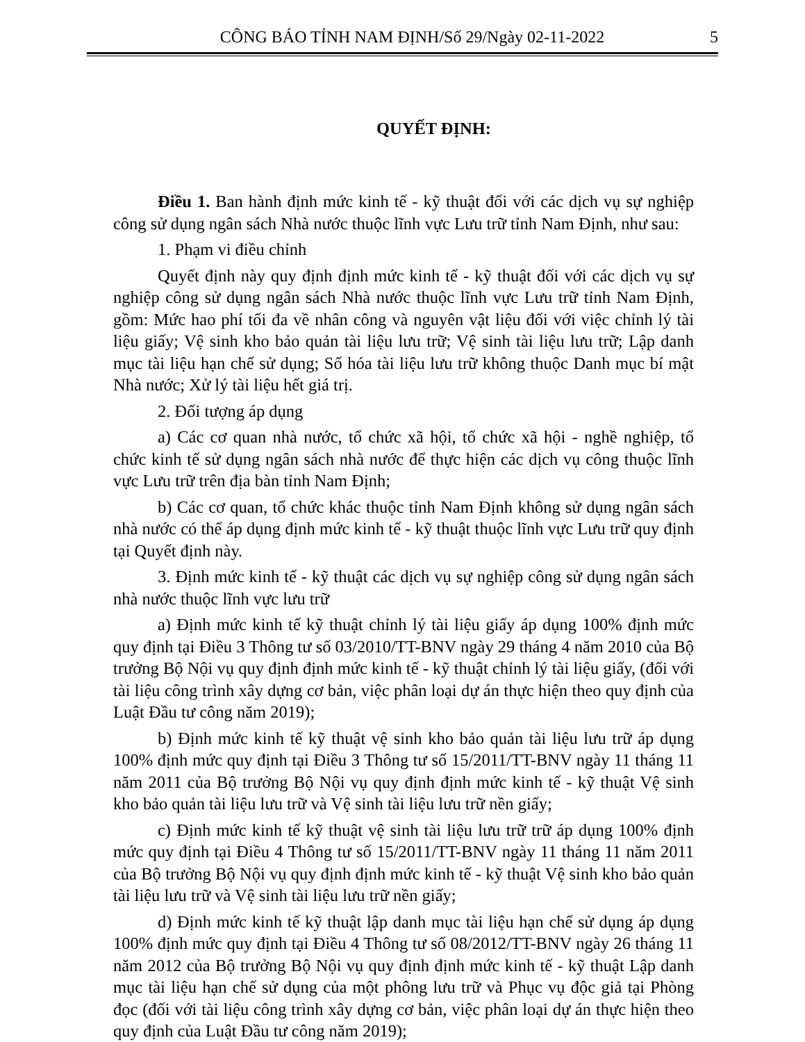CÔNG BÁO TỈNH NAM ĐỊNH/Số 29/Ngày 02-11-2022 5
QUYẾT ĐỊNH:
Điều 1. Ban hành định mức kinh tế - kỹ thuật đối với các dịch vụ sự nghiệp công sử dụng ngân sách Nhà nước thuộc lĩnh vực Lưu trữ tỉnh Nam Định, như sau:
1. Phạm vi điều chỉnh
Quyết định này quy định định mức kinh tế - kỹ thuật đối với các dịch vụ sự nghiệp công sử dụng ngân sách Nhà nước thuộc lĩnh vực Lưu trữ tỉnh Nam Định, gồm: Mức hao phí tối đa về nhân công và nguyên vật liệu đối với việc chỉnh lý tài liệu giấy; Vệ sinh kho bảo quản tài liệu lưu trữ; Vệ sinh tài liệu lưu trữ; Lập danh mục tài liệu hạn chế sử dụng; Số hóa tài liệu lưu trữ không thuộc Danh mục bí mật Nhà nước; Xử lý tài liệu hết giá trị.
2. Đối tượng áp dụng
a) Các cơ quan nhà nước, tổ chức xã hội, tổ chức xã hội - nghề nghiệp, tổ chức kinh tế sử dụng ngân sách nhà nước để thực hiện các dịch vụ công thuộc lĩnh vực Lưu trữ trên địa bàn tỉnh Nam Định;
b) Các cơ quan, tổ chức khác thuộc tỉnh Nam Định không sử dụng ngân sách nhà nước có thể áp dụng định mức kinh tế - kỹ thuật thuộc lĩnh vực Lưu trữ quy định tại Quyết định này.
3. Định mức kinh tế - kỹ thuật các dịch vụ sự nghiệp công sử dụng ngân sách nhà nước thuộc lĩnh vực lưu trữ
a) Định mức kinh tế kỹ thuật chỉnh lý tài liệu giấy áp dụng 100% định mức quy định tại Điều 3 Thông tư số 03/2010/TT-BNV ngày 29 tháng 4 năm 2010 của Bộ trưởng Bộ Nội vụ quy định định mức kinh tế - kỹ thuật chỉnh lý tài liệu giấy, (đối với tài liệu công trình xây dựng cơ bản, việc phân loại dự án thực hiện theo quy định của Luật Đầu tư công năm 2019);
b) Định mức kinh tế kỹ thuật vệ sinh kho bảo quản tài liệu lưu trữ áp dụng 100% định mức quy định tại Điều 3 Thông tư số 15/2011/TT-BNV ngày 11 tháng 11 năm 2011 của Bộ trưởng Bộ Nội vụ quy định định mức kinh tế - kỹ thuật Vệ sinh kho bảo quản tài liệu lưu trữ và Vệ sinh tài liệu lưu trữ nền giấy;
c) Định mức kinh tế kỹ thuật vệ sinh tài liệu lưu trữ trữ áp dụng 100% định mức quy định tại Điều 4 Thông tư số 15/2011/TT-BNV ngày 11 tháng 11 năm 2011 của Bộ trưởng Bộ Nội vụ quy định định mức kinh tế - kỹ thuật Vệ sinh kho bảo quản tài liệu lưu trữ và Vệ sinh tài liệu lưu trữ nền giấy;
d) Định mức kinh tế kỹ thuật lập danh mục tài liệu hạn chế sử dụng áp dụng 100% định mức quy định tại Điều 4 Thông tư số 08/2012/TT-BNV ngày 26 tháng 11 năm 2012 của Bộ trưởng Bộ Nội vụ quy định định mức kinh tế - kỹ thuật Lập danh mục tài liệu hạn chế sử dụng của một phông lưu trữ và Phục vụ độc giả tại Phòng đọc (đối với tài liệu công trình xây dựng cơ bản, việc phân loại dự án thực hiện theo quy định của Luật Đầu tư công năm 2019);